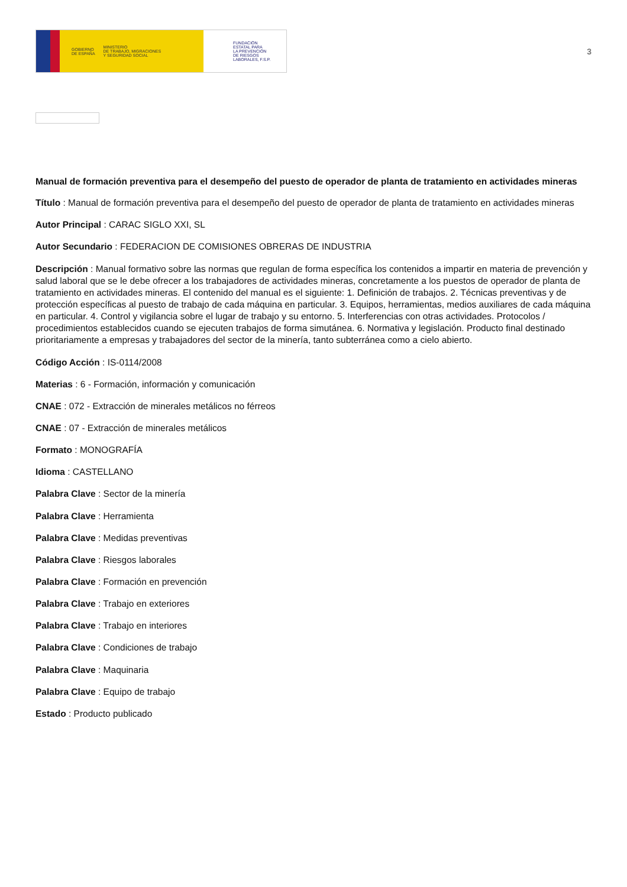GOBIERNO
DE ESPAÑA MINISTERIO
DE TRABAJO, MIGRACIONES
Y SEGURIDAD SOCIAL
FUNDACIÓN
ESTATAL PARA
LA PREVENCIÓN
DE RIESGOS
LABORALES, F.S.P.
3
Manual de formación preventiva para el desempeño del puesto de operador de planta de tratamiento en actividades mineras
Título : Manual de formación preventiva para el desempeño del puesto de operador de planta de tratamiento en actividades mineras
Autor Principal : CARAC SIGLO XXI, SL
Autor Secundario : FEDERACION DE COMISIONES OBRERAS DE INDUSTRIA
Descripción : Manual formativo sobre las normas que regulan de forma específica los contenidos a impartir en materia de prevención y salud laboral que se le debe ofrecer a los trabajadores de actividades mineras, concretamente a los puestos de operador de planta de tratamiento en actividades mineras. El contenido del manual es el siguiente: 1. Definición de trabajos. 2. Técnicas preventivas y de protección específicas al puesto de trabajo de cada máquina en particular. 3. Equipos, herramientas, medios auxiliares de cada máquina en particular. 4. Control y vigilancia sobre el lugar de trabajo y su entorno. 5. Interferencias con otras actividades. Protocolos / procedimientos establecidos cuando se ejecuten trabajos de forma simutánea. 6. Normativa y legislación. Producto final destinado prioritariamente a empresas y trabajadores del sector de la minería, tanto subterránea como a cielo abierto.
Código Acción : IS-0114/2008
Materias : 6 - Formación, información y comunicación
CNAE : 072 - Extracción de minerales metálicos no férreos
CNAE : 07 - Extracción de minerales metálicos
Formato : MONOGRAFÍA
Idioma : CASTELLANO
Palabra Clave : Sector de la minería
Palabra Clave : Herramienta
Palabra Clave : Medidas preventivas
Palabra Clave : Riesgos laborales
Palabra Clave : Formación en prevención
Palabra Clave : Trabajo en exteriores
Palabra Clave : Trabajo en interiores
Palabra Clave : Condiciones de trabajo
Palabra Clave : Maquinaria
Palabra Clave : Equipo de trabajo
Estado : Producto publicado